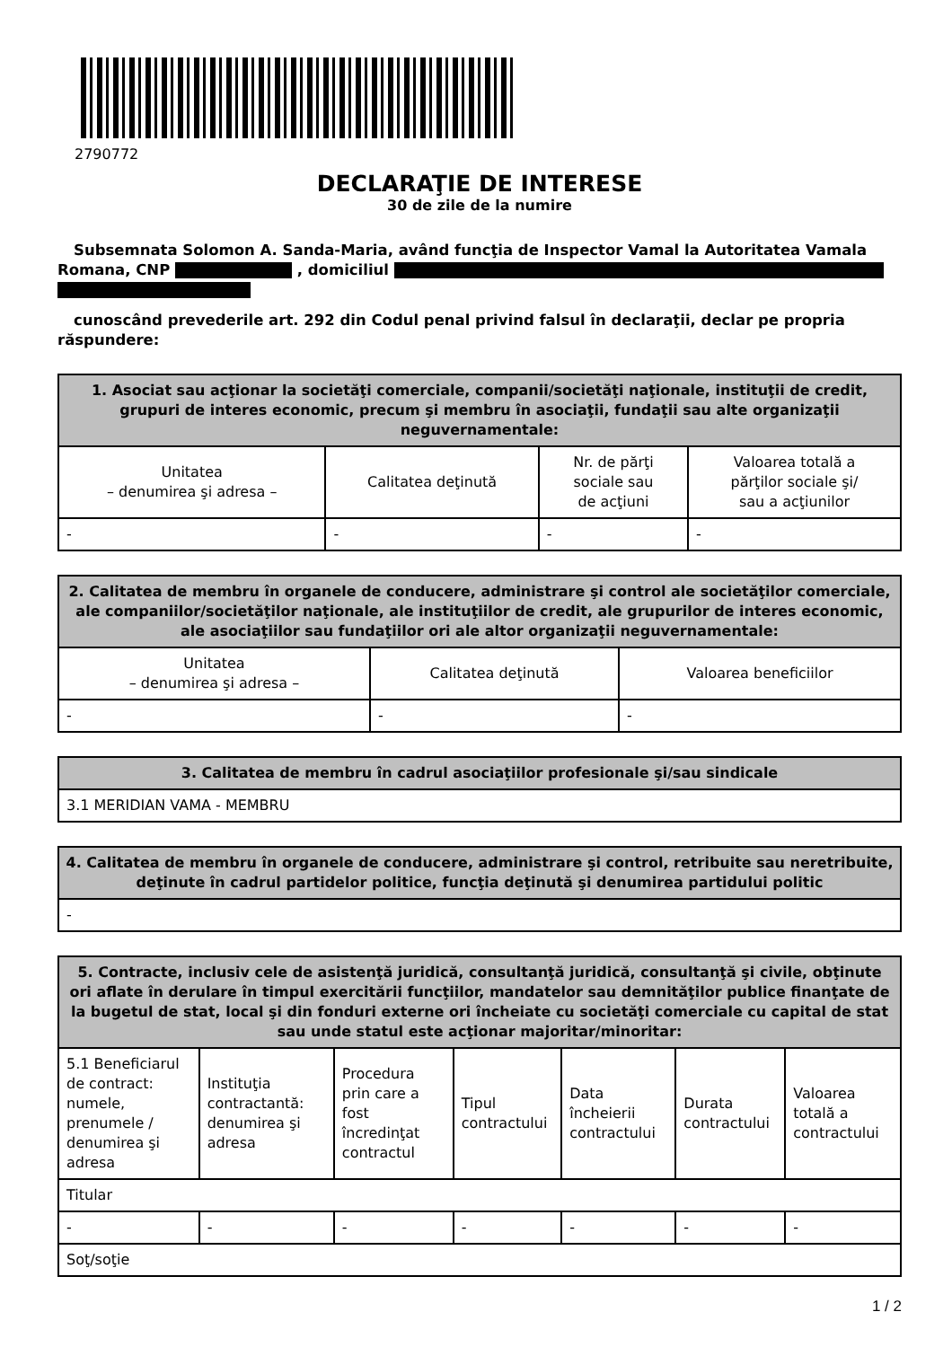2790772
DECLARAŢIE DE INTERESE
30 de zile de la numire
Subsemnata Solomon A. Sanda-Maria, având funcţia de Inspector Vamal la Autoritatea Vamala Romana, CNP , domiciliul
cunoscând prevederile art. 292 din Codul penal privind falsul în declaraţii, declar pe propria răspundere:
| 1. Asociat sau acţionar la societăţi comerciale, companii/societăţi naţionale, instituţii de credit, grupuri de interes economic, precum şi membru în asociaţii, fundaţii sau alte organizaţii neguvernamentale: | | | |
| --- | --- | --- | --- |
| Unitatea – denumirea şi adresa – | Calitatea deţinută | Nr. de părţi sociale sau de acţiuni | Valoarea totală a părţilor sociale şi/ sau a acţiunilor |
| - | - | - | - |
| 2. Calitatea de membru în organele de conducere, administrare şi control ale societăţilor comerciale, ale companiilor/societăţilor naţionale, ale instituţiilor de credit, ale grupurilor de interes economic, ale asociaţiilor sau fundaţiilor ori ale altor organizaţii neguvernamentale: | | |
| --- | --- | --- |
| Unitatea – denumirea şi adresa – | Calitatea deţinută | Valoarea beneficiilor |
| - | - | - |
| 3. Calitatea de membru în cadrul asociaţiilor profesionale şi/sau sindicale |
| --- |
| 3.1 MERIDIAN VAMA - MEMBRU |
| 4. Calitatea de membru în organele de conducere, administrare şi control, retribuite sau neretribuite, deţinute în cadrul partidelor politice, funcţia deţinută şi denumirea partidului politic |
| --- |
| - |
| 5. Contracte, inclusiv cele de asistenţă juridică, consultanţă juridică, consultanţă şi civile, obţinute ori aflate în derulare în timpul exercitării funcţiilor, mandatelor sau demnităţilor publice finanţate de la bugetul de stat, local şi din fonduri externe ori încheiate cu societăţi comerciale cu capital de stat sau unde statul este acţionar majoritar/minoritar: | | | | | | |
| --- | --- | --- | --- | --- | --- | --- |
| 5.1 Beneficiarul de contract: numele, prenumele / denumirea şi adresa | Instituţia contractantă: denumirea şi adresa | Procedura prin care a fost încredinţat contractul | Tipul contractului | Data încheierii contractului | Durata contractului | Valoarea totală a contractului |
| Titular | | | | | | |
| - | - | - | - | - | - | - |
| Soţ/soţie | | | | | | |
1 / 2